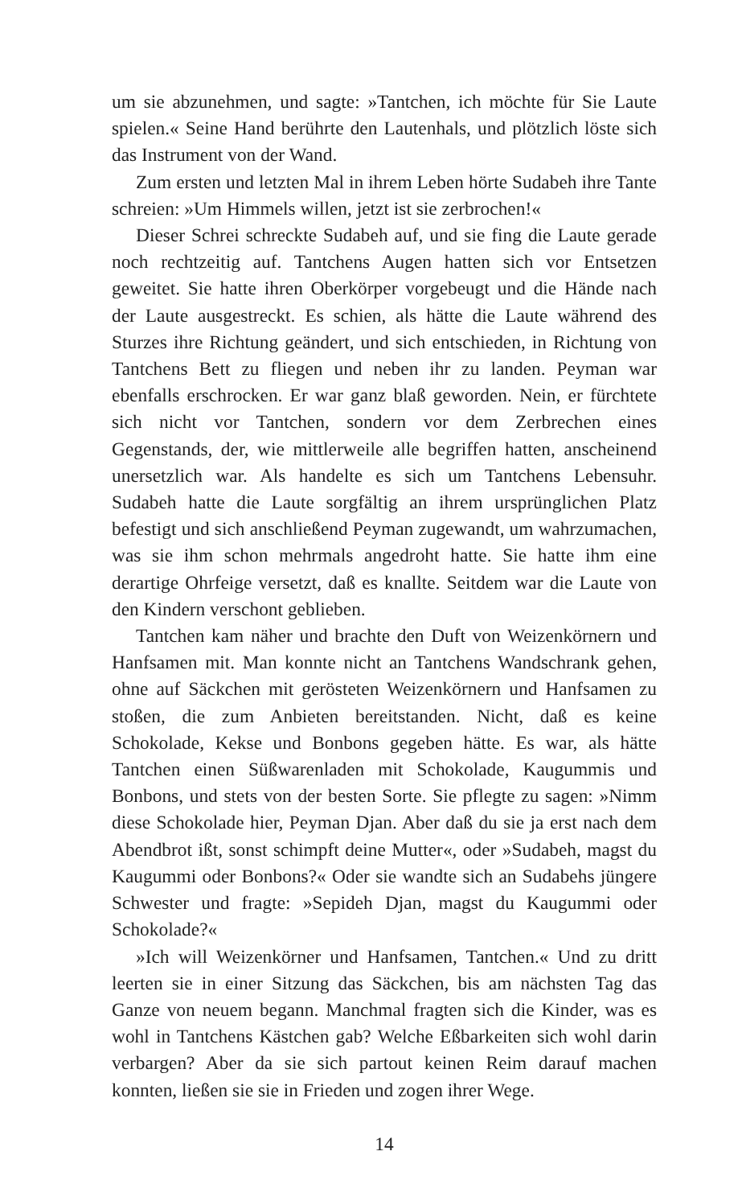um sie abzunehmen, und sagte: »Tantchen, ich möchte für Sie Laute spielen.« Seine Hand berührte den Lautenhals, und plötzlich löste sich das Instrument von der Wand.
Zum ersten und letzten Mal in ihrem Leben hörte Sudabeh ihre Tante schreien: »Um Himmels willen, jetzt ist sie zerbrochen!«
Dieser Schrei schreckte Sudabeh auf, und sie fing die Laute gerade noch rechtzeitig auf. Tantchens Augen hatten sich vor Entsetzen geweitet. Sie hatte ihren Oberkörper vorgebeugt und die Hände nach der Laute ausgestreckt. Es schien, als hätte die Laute während des Sturzes ihre Richtung geändert, und sich entschieden, in Richtung von Tantchens Bett zu fliegen und neben ihr zu landen. Peyman war ebenfalls erschrocken. Er war ganz blaß geworden. Nein, er fürchtete sich nicht vor Tantchen, sondern vor dem Zerbrechen eines Gegenstands, der, wie mittlerweile alle begriffen hatten, anscheinend unersetzlich war. Als handelte es sich um Tantchens Lebensuhr. Sudabeh hatte die Laute sorgfältig an ihrem ursprünglichen Platz befestigt und sich anschließend Peyman zugewandt, um wahrzumachen, was sie ihm schon mehrmals angedroht hatte. Sie hatte ihm eine derartige Ohrfeige versetzt, daß es knallte. Seitdem war die Laute von den Kindern verschont geblieben.
Tantchen kam näher und brachte den Duft von Weizenkörnern und Hanfsamen mit. Man konnte nicht an Tantchens Wandschrank gehen, ohne auf Säckchen mit gerösteten Weizenkörnern und Hanfsamen zu stoßen, die zum Anbieten bereitstanden. Nicht, daß es keine Schokolade, Kekse und Bonbons gegeben hätte. Es war, als hätte Tantchen einen Süßwarenladen mit Schokolade, Kaugummis und Bonbons, und stets von der besten Sorte. Sie pflegte zu sagen: »Nimm diese Schokolade hier, Peyman Djan. Aber daß du sie ja erst nach dem Abendbrot ißt, sonst schimpft deine Mutter«, oder »Sudabeh, magst du Kaugummi oder Bonbons?« Oder sie wandte sich an Sudabehs jüngere Schwester und fragte: »Sepideh Djan, magst du Kaugummi oder Schokolade?«
»Ich will Weizenkörner und Hanfsamen, Tantchen.« Und zu dritt leerten sie in einer Sitzung das Säckchen, bis am nächsten Tag das Ganze von neuem begann. Manchmal fragten sich die Kinder, was es wohl in Tantchens Kästchen gab? Welche Eßbarkeiten sich wohl darin verbargen? Aber da sie sich partout keinen Reim darauf machen konnten, ließen sie sie in Frieden und zogen ihrer Wege.
14